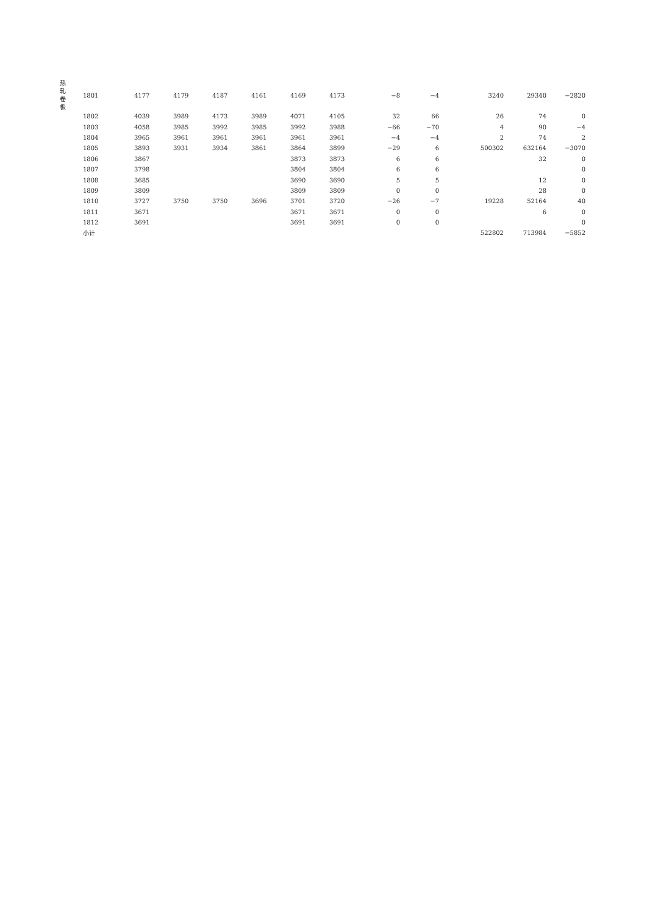| 热 轧 卷 板 | 1801 | 4177 | 4179 | 4187 | 4161 | 4169 | 4173 | −8 | −4 | 3240 | 29340 | −2820 |
| | 1802 | 4039 | 3989 | 4173 | 3989 | 4071 | 4105 | 32 | 66 | 26 | 74 | 0 |
| | 1803 | 4058 | 3985 | 3992 | 3985 | 3992 | 3988 | −66 | −70 | 4 | 90 | −4 |
| | 1804 | 3965 | 3961 | 3961 | 3961 | 3961 | 3961 | −4 | −4 | 2 | 74 | 2 |
| | 1805 | 3893 | 3931 | 3934 | 3861 | 3864 | 3899 | −29 | 6 | 500302 | 632164 | −3070 |
| | 1806 | 3867 | | | | 3873 | 3873 | 6 | 6 | | 32 | 0 |
| | 1807 | 3798 | | | | 3804 | 3804 | 6 | 6 | | | 0 |
| | 1808 | 3685 | | | | 3690 | 3690 | 5 | 5 | | 12 | 0 |
| | 1809 | 3809 | | | | 3809 | 3809 | 0 | 0 | | 28 | 0 |
| | 1810 | 3727 | 3750 | 3750 | 3696 | 3701 | 3720 | −26 | −7 | 19228 | 52164 | 40 |
| | 1811 | 3671 | | | | 3671 | 3671 | 0 | 0 | | 6 | 0 |
| | 1812 | 3691 | | | | 3691 | 3691 | 0 | 0 | | | 0 |
| | 小计 | | | | | | | | | 522802 | 713984 | −5852 |